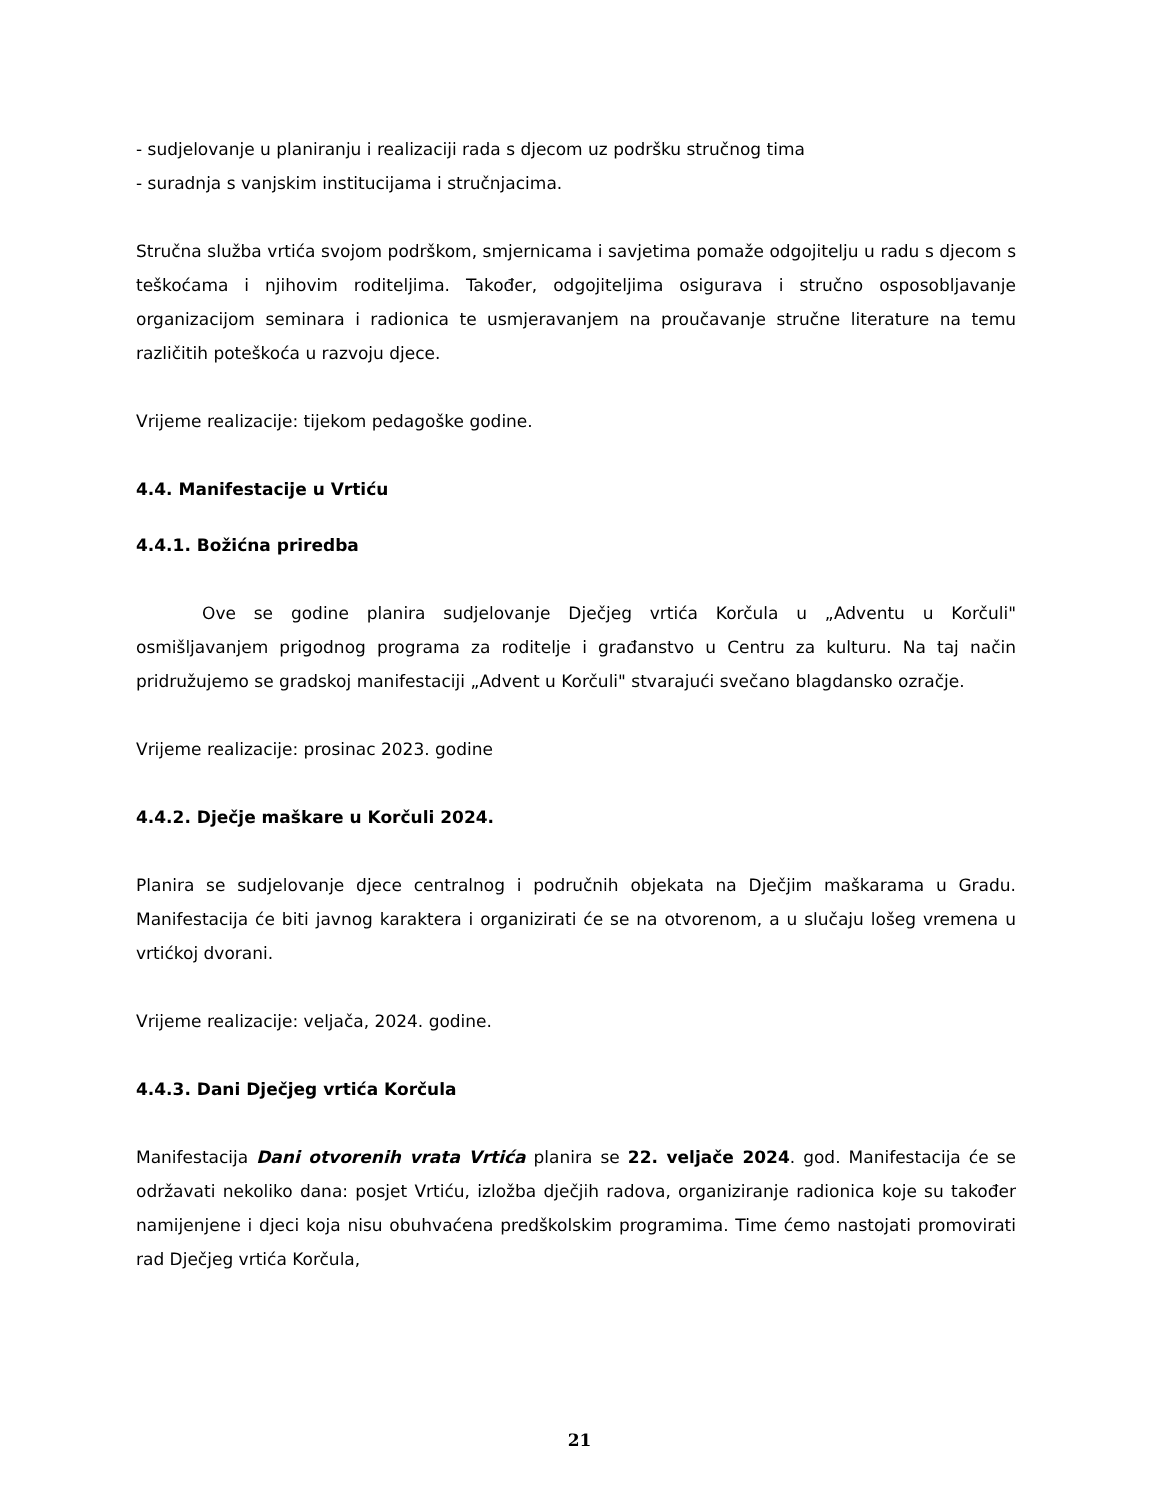- sudjelovanje u planiranju i realizaciji rada s djecom uz podršku stručnog tima
- suradnja s vanjskim institucijama i stručnjacima.
Stručna služba vrtića svojom podrškom, smjernicama i savjetima pomaže odgojitelju u radu s djecom s teškoćama i njihovim roditeljima. Također, odgojiteljima osigurava i stručno osposobljavanje organizacijom seminara i radionica te usmjeravanjem na proučavanje stručne literature na temu različitih poteškoća u razvoju djece.
Vrijeme realizacije: tijekom pedagoške godine.
4.4. Manifestacije u Vrtiću
4.4.1. Božićna priredba
Ove se godine planira sudjelovanje Dječjeg vrtića Korčula u „Adventu u Korčuli" osmišljavanjem prigodnog programa za roditelje i građanstvo u Centru za kulturu. Na taj način pridružujemo se gradskoj manifestaciji „Advent u Korčuli" stvarajući svečano blagdansko ozračje.
Vrijeme realizacije: prosinac 2023. godine
4.4.2. Dječje maškare u Korčuli 2024.
Planira se sudjelovanje djece centralnog i područnih objekata na Dječjim maškarama u Gradu. Manifestacija će biti javnog karaktera i organizirati će se na otvorenom, a u slučaju lošeg vremena u vrtićkoj dvorani.
Vrijeme realizacije: veljača, 2024. godine.
4.4.3. Dani Dječjeg vrtića Korčula
Manifestacija Dani otvorenih vrata Vrtića planira se 22. veljače 2024. god. Manifestacija će se održavati nekoliko dana: posjet Vrtiću, izložba dječjih radova, organiziranje radionica koje su također namijenjene i djeci koja nisu obuhvaćena predškolskim programima. Time ćemo nastojati promovirati rad Dječjeg vrtića Korčula,
21